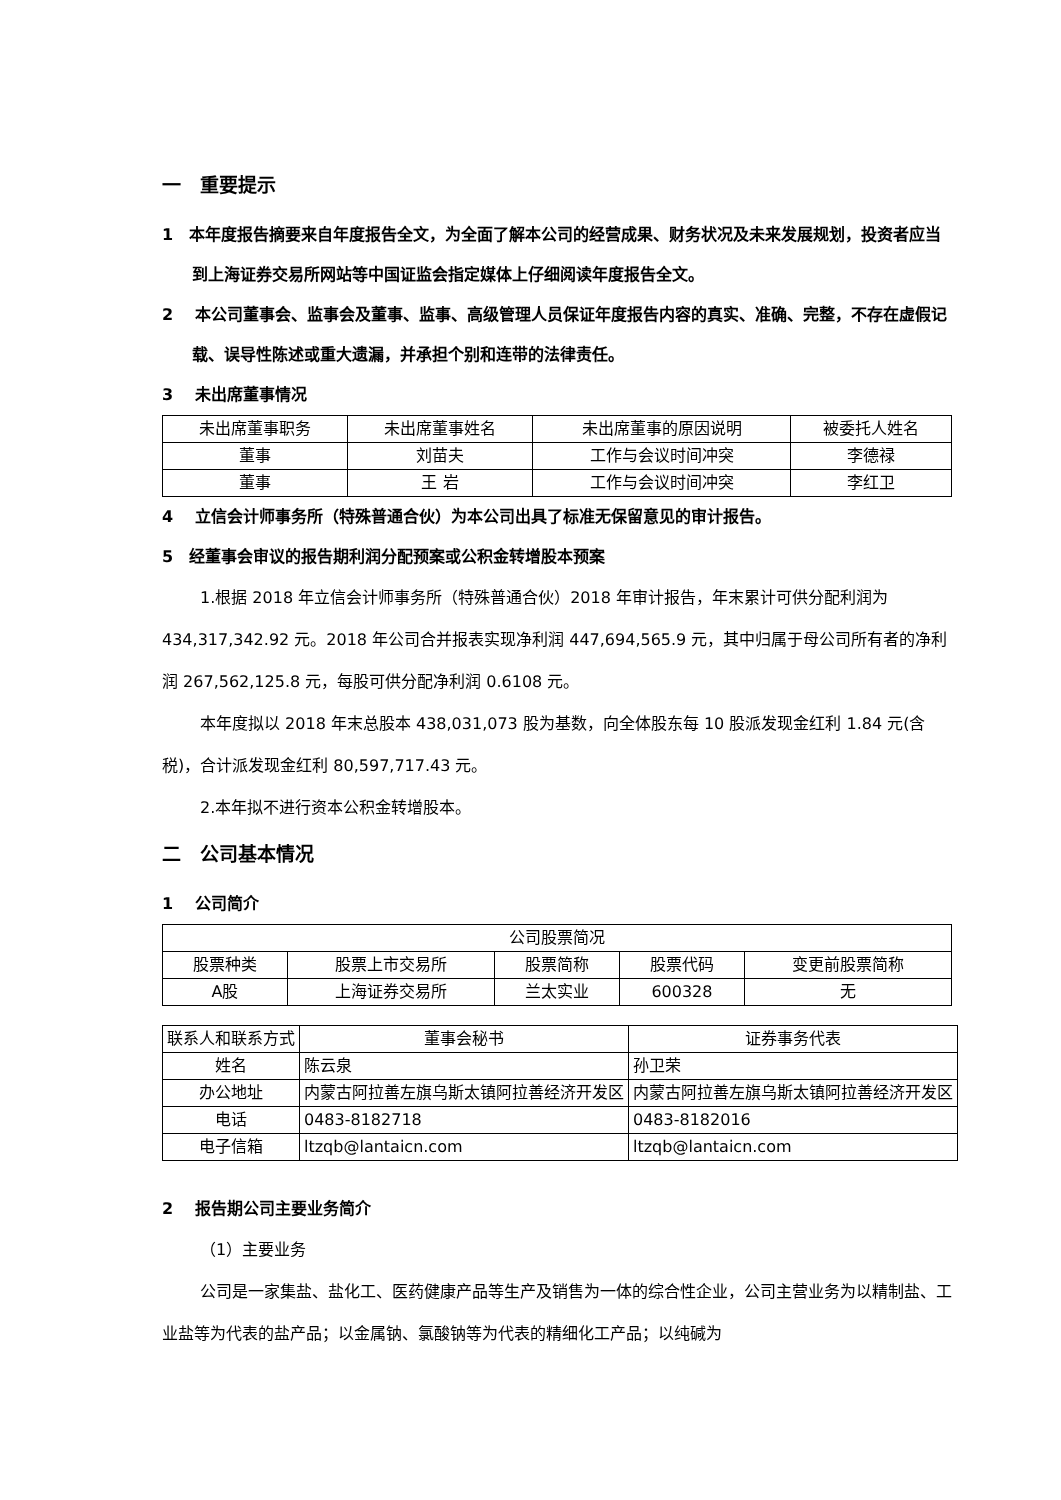一　重要提示
1　本年度报告摘要来自年度报告全文，为全面了解本公司的经营成果、财务状况及未来发展规划，投资者应当到上海证券交易所网站等中国证监会指定媒体上仔细阅读年度报告全文。
2　 本公司董事会、监事会及董事、监事、高级管理人员保证年度报告内容的真实、准确、完整，不存在虚假记载、误导性陈述或重大遗漏，并承担个别和连带的法律责任。
3　 未出席董事情况
| 未出席董事职务 | 未出席董事姓名 | 未出席董事的原因说明 | 被委托人姓名 |
| 董事 | 刘苗夫 | 工作与会议时间冲突 | 李德禄 |
| 董事 | 王 岩 | 工作与会议时间冲突 | 李红卫 |
4　 立信会计师事务所（特殊普通合伙）为本公司出具了标准无保留意见的审计报告。
5　经董事会审议的报告期利润分配预案或公积金转增股本预案
1.根据 2018 年立信会计师事务所（特殊普通合伙）2018 年审计报告，年末累计可供分配利润为 434,317,342.92 元。2018 年公司合并报表实现净利润 447,694,565.9 元，其中归属于母公司所有者的净利润 267,562,125.8 元，每股可供分配净利润 0.6108 元。
本年度拟以 2018 年末总股本 438,031,073 股为基数，向全体股东每 10 股派发现金红利 1.84 元(含税)，合计派发现金红利 80,597,717.43 元。
2.本年拟不进行资本公积金转增股本。
二　公司基本情况
1　 公司简介
| 公司股票简况 | | | | |
| 股票种类 | 股票上市交易所 | 股票简称 | 股票代码 | 变更前股票简称 |
| A股 | 上海证券交易所 | 兰太实业 | 600328 | 无 |
| 联系人和联系方式 | 董事会秘书 | 证券事务代表 |
| 姓名 | 陈云泉 | 孙卫荣 |
| 办公地址 | 内蒙古阿拉善左旗乌斯太镇阿拉善经济开发区 | 内蒙古阿拉善左旗乌斯太镇阿拉善经济开发区 |
| 电话 | 0483-8182718 | 0483-8182016 |
| 电子信箱 | ltzqb@lantaicn.com | ltzqb@lantaicn.com |
2　 报告期公司主要业务简介
（1）主要业务
公司是一家集盐、盐化工、医药健康产品等生产及销售为一体的综合性企业，公司主营业务为以精制盐、工业盐等为代表的盐产品；以金属钠、氯酸钠等为代表的精细化工产品；以纯碱为